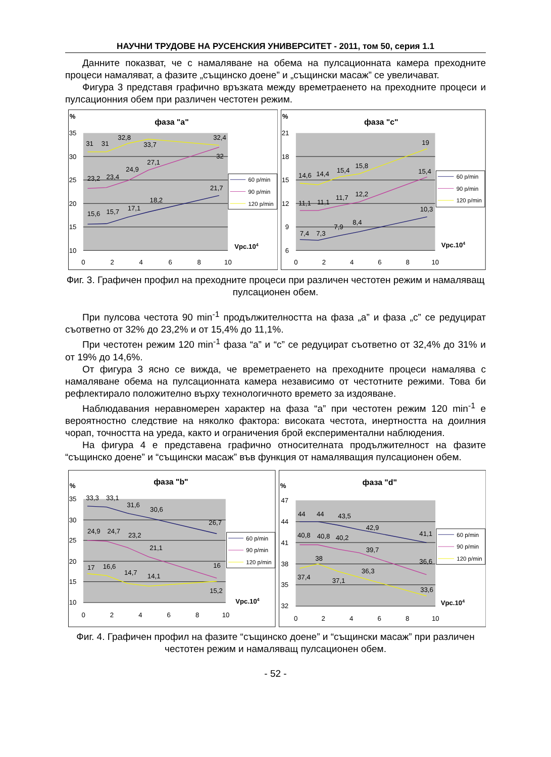НАУЧНИ ТРУДОВЕ НА РУСЕНСКИЯ УНИВЕРСИТЕТ - 2011, том 50, серия 1.1
Данните показват, че с намаляване на обема на пулсационната камера преходните процеси намаляват, а фазите „същинско доене” и „същински масаж” се увеличават.
Фигура 3 представя графично връзката между времетраенето на преходните процеси и пулсационния обем при различен честотен режим.
%
фаза "а"
35
30
25
20
15
10
0
2
4
6
8
10
15,6
15,7
17,1
18,2
21,7
23,2
23,4
24,9
27,1
32
31
31
32,8
33,7
32,4
Vpc.104
60 p/min
90 p/min
120 p/min
%
фаза "с"
21
18
15
12
9
6
0
2
4
6
8
10
7,4
7,3
7,9
8,4
10,3
11,1
11,1
11,7
12,2
15,4
14,6
14,4
15,4
15,8
19
Vpc.104
60 p/min
90 p/min
120 p/min
Фиг. 3. Графичен профил на преходните процеси при различен честотен режим и намаляващ пулсационен обем.
При пулсова честота 90 min<sup>-1</sup> продължителността на фаза „а” и фаза „с” се редуцират съответно от 32% до 23,2% и от 15,4% до 11,1%.
При честотен режим 120 min<sup>-1</sup> фаза “а” и “с” се редуцират съответно от 32,4% до 31% и от 19% до 14,6%.
От фигура 3 ясно се вижда, че времетраенето на преходните процеси намалява с намаляване обема на пулсационната камера независимо от честотните режими. Това би рефлектирало положително върху технологичното времето за издояване.
Наблюдавания неравномерен характер на фаза “а” при честотен режим 120 min<sup>-1</sup> е вероятностно следствие на няколко фактора: високата честота, инертността на доилния чорап, точността на уреда, както и ограничения брой експериментални наблюдения.
На фигура 4 е представена графично относителната продължителност на фазите “същинско доене” и “същински масаж” във функция от намаляващия пулсационен обем.
%
фаза "b"
35
30
25
20
15
10
0
2
4
6
8
10
33,3
33,1
31,6
30,6
26,7
24,9
24,7
23,2
21,1
16
17
16,6
14,7
14,1
15,2
Vpc.104
60 p/min
90 p/min
120 p/min
%
фаза "d"
47
44
41
38
35
32
0
2
4
6
8
10
44
44
43,5
42,9
41,1
40,8
40,8
40,2
39,7
36,6
37,4
38
37,1
36,3
33,6
Vpc.104
60 p/min
90 p/min
120 p/min
Фиг. 4. Графичен профил на фазите “същинско доене” и “същински масаж” при различен честотен режим и намаляващ пулсационен обем.
- 52 -